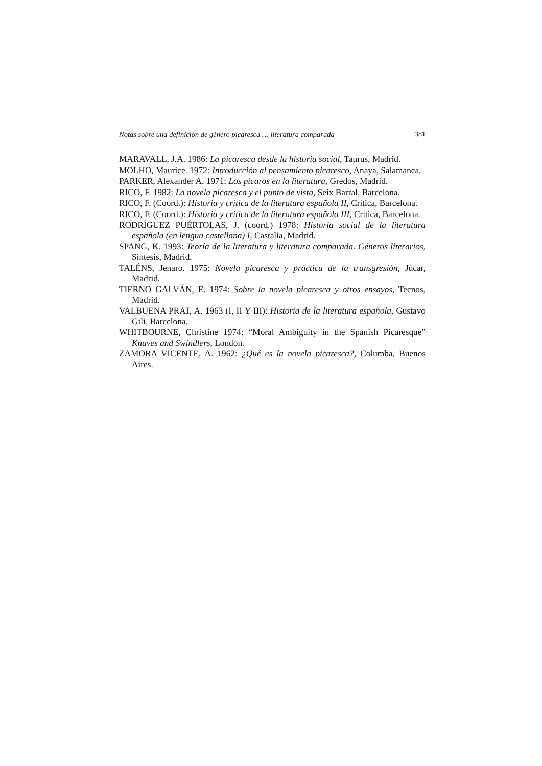Notas sobre una definición de género picaresca … literatura comparada 381
MARAVALL, J.A. 1986: La picaresca desde la historia social, Taurus, Madrid.
MOLHO, Maurice. 1972: Introducción al pensamiento picaresco, Anaya, Salamanca.
PARKER, Alexander A. 1971: Los pícaros en la literatura, Gredos, Madrid.
RICO, F. 1982: La novela picaresca y el punto de vista, Seix Barral, Barcelona.
RICO, F. (Coord.): Historia y crítica de la literatura española II, Crítica, Barcelona.
RICO, F. (Coord.): Historia y crítica de la literatura española III, Crítica, Barcelona.
RODRÍGUEZ PUÉRTOLAS, J. (coord.) 1978: Historia social de la literatura española (en lengua castellana) I, Castalia, Madrid.
SPANG, K. 1993: Teoría de la literatura y literatura comparada. Géneros literarios, Síntesis, Madrid.
TALÉNS, Jenaro. 1975: Novela picaresca y práctica de la transgresión, Júcar, Madrid.
TIERNO GALVÁN, E. 1974: Sobre la novela picaresca y otros ensayos, Tecnos, Madrid.
VALBUENA PRAT, A. 1963 (I, II Y III): Historia de la literatura española, Gustavo Gili, Barcelona.
WHITBOURNE, Christine 1974: “Moral Ambiguity in the Spanish Picaresque” Knaves and Swindlers, London.
ZAMORA VICENTE, A. 1962: ¿Qué es la novela picaresca?, Columba, Buenos Aires.